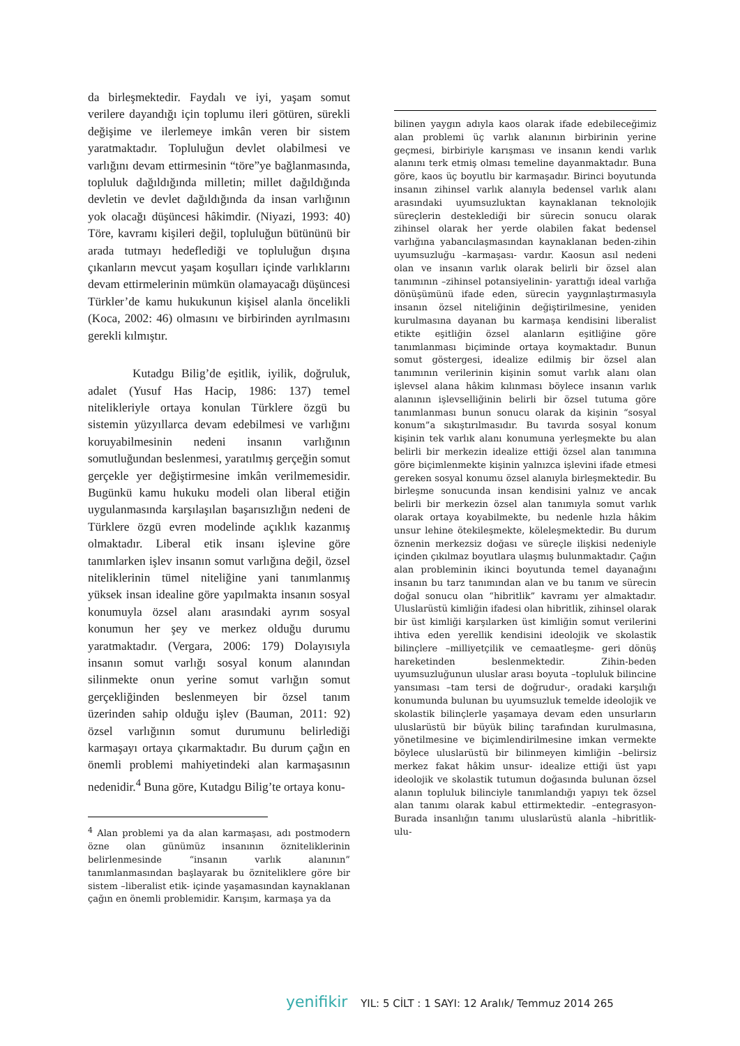da birleşmektedir. Faydalı ve iyi, yaşam somut verilere dayandığı için toplumu ileri götüren, sürekli değişime ve ilerlemeye imkân veren bir sistem yaratmaktadır. Topluluğun devlet olabilmesi ve varlığını devam ettirmesinin “töre”ye bağlanmasında, topluluk dağıldığında milletin; millet dağıldığında devletin ve devlet dağıldığında da insan varlığının yok olacağı düşüncesi hâkimdir. (Niyazi, 1993: 40) Töre, kavramı kişileri değil, topluluğun bütününü bir arada tutmayı hedeflediği ve topluluğun dışına çıkanların mevcut yaşam koşulları içinde varlıklarını devam ettirmelerinin mümkün olamayacağı düşüncesi Türkler’de kamu hukukunun kişisel alanla öncelikli (Koca, 2002: 46) olmasını ve birbirinden ayrılmasını gerekli kılmıştır.
Kutadgu Bilig’de eşitlik, iyilik, doğruluk, adalet (Yusuf Has Hacip, 1986: 137) temel nitelikleriyle ortaya konulan Türklere özgü bu sistemin yüzyıllarca devam edebilmesi ve varlığını koruyabilmesinin nedeni insanın varlığının somutluğundan beslenmesi, yaratılmış gerçeğin somut gerçekle yer değiştirmesine imkân verilmemesidir. Bugünkü kamu hukuku modeli olan liberal etiğin uygulanmasında karşılaşılan başarısızlığın nedeni de Türklere özgü evren modelinde açıklık kazanmış olmaktadır. Liberal etik insanı işlevine göre tanımlarken işlev insanın somut varlığına değil, özsel niteliklerinin tümel niteliğine yani tanımlanmış yüksek insan idealine göre yapılmakta insanın sosyal konumuyla özsel alanı arasındaki ayrım sosyal konumun her şey ve merkez olduğu durumu yaratmaktadır. (Vergara, 2006: 179) Dolayısıyla insanın somut varlığı sosyal konum alanından silinmekte onun yerine somut varlığın somut gerçekliğinden beslenmeyen bir özsel tanım üzerinden sahip olduğu işlev (Bauman, 2011: 92) özsel varlığının somut durumunu belirlediği karmaşayı ortaya çıkarmaktadır. Bu durum çağın en önemli problemi mahiyetindeki alan karmaşasının nedenidir.<sup>4</sup> Buna göre, Kutadgu Bilig’te ortaya konu-
<sup>4</sup> Alan problemi ya da alan karmaşası, adı postmodern özne olan günümüz insanının özniteliklerinin belirlenmesinde “insanın varlık alanının” tanımlanmasından başlayarak bu özniteliklere göre bir sistem –liberalist etik- içinde yaşamasından kaynaklanan çağın en önemli problemidir. Karışım, karmaşa ya da
bilinen yaygın adıyla kaos olarak ifade edebileceğimiz alan problemi üç varlık alanının birbirinin yerine geçmesi, birbiriyle karışması ve insanın kendi varlık alanını terk etmiş olması temeline dayanmaktadır. Buna göre, kaos üç boyutlu bir karmaşadır. Birinci boyutunda insanın zihinsel varlık alanıyla bedensel varlık alanı arasındaki uyumsuzluktan kaynaklanan teknolojik süreçlerin desteklediği bir sürecin sonucu olarak zihinsel olarak her yerde olabilen fakat bedensel varlığına yabancılaşmasından kaynaklanan beden-zihin uyumsuzluğu –karmaşası- vardır. Kaosun asıl nedeni olan ve insanın varlık olarak belirli bir özsel alan tanımının –zihinsel potansiyelinin- yarattığı ideal varlığa dönüşümünü ifade eden, sürecin yaygınlaştırmasıyla insanın özsel niteliğinin değiştirilmesine, yeniden kurulmasına dayanan bu karmaşa kendisini liberalist etikte eşitliğin özsel alanların eşitliğine göre tanımlanması biçiminde ortaya koymaktadır. Bunun somut göstergesi, idealize edilmiş bir özsel alan tanımının verilerinin kişinin somut varlık alanı olan işlevsel alana hâkim kılınması böylece insanın varlık alanının işlevselliğinin belirli bir özsel tutuma göre tanımlanması bunun sonucu olarak da kişinin “sosyal konum”a sıkıştırılmasıdır. Bu tavırda sosyal konum kişinin tek varlık alanı konumuna yerleşmekte bu alan belirli bir merkezin idealize ettiği özsel alan tanımına göre biçimlenmekte kişinin yalnızca işlevini ifade etmesi gereken sosyal konumu özsel alanıyla birleşmektedir. Bu birleşme sonucunda insan kendisini yalnız ve ancak belirli bir merkezin özsel alan tanımıyla somut varlık olarak ortaya koyabilmekte, bu nedenle hızla hâkim unsur lehine ötekileşmekte, köleleşmektedir. Bu durum öznenin merkezsiz doğası ve süreçle ilişkisi nedeniyle içinden çıkılmaz boyutlara ulaşmış bulunmaktadır. Çağın alan probleminin ikinci boyutunda temel dayanağını insanın bu tarz tanımından alan ve bu tanım ve sürecin doğal sonucu olan “hibritlik” kavramı yer almaktadır. Uluslarüstü kimliğin ifadesi olan hibritlik, zihinsel olarak bir üst kimliği karşılarken üst kimliğin somut verilerini ihtiva eden yerellik kendisini ideolojik ve skolastik bilinçlere –milliyetçilik ve cemaatleşme- geri dönüş hareketinden beslenmektedir. Zihin-beden uyumsuzluğunun uluslar arası boyuta –topluluk bilincine yansıması –tam tersi de doğrudur-, oradaki karşılığı konumunda bulunan bu uyumsuzluk temelde ideolojik ve skolastik bilinçlerle yaşamaya devam eden unsurların uluslarüstü bir büyük bilinç tarafından kurulmasına, yönetilmesine ve biçimlendirilmesine imkan vermekte böylece uluslarüstü bir bilinmeyen kimliğin –belirsiz merkez fakat hâkim unsur- idealize ettiği üst yapı ideolojik ve skolastik tutumun doğasında bulunan özsel alanın topluluk bilinciyle tanımlandığı yapıyı tek özsel alan tanımı olarak kabul ettirmektedir. –entegrasyon- Burada insanlığın tanımı uluslarüstü alanla –hibritlik- ulu-
yenifikir YIL: 5 CİLT : 1 SAYI: 12 Aralık/ Temmuz 2014 265